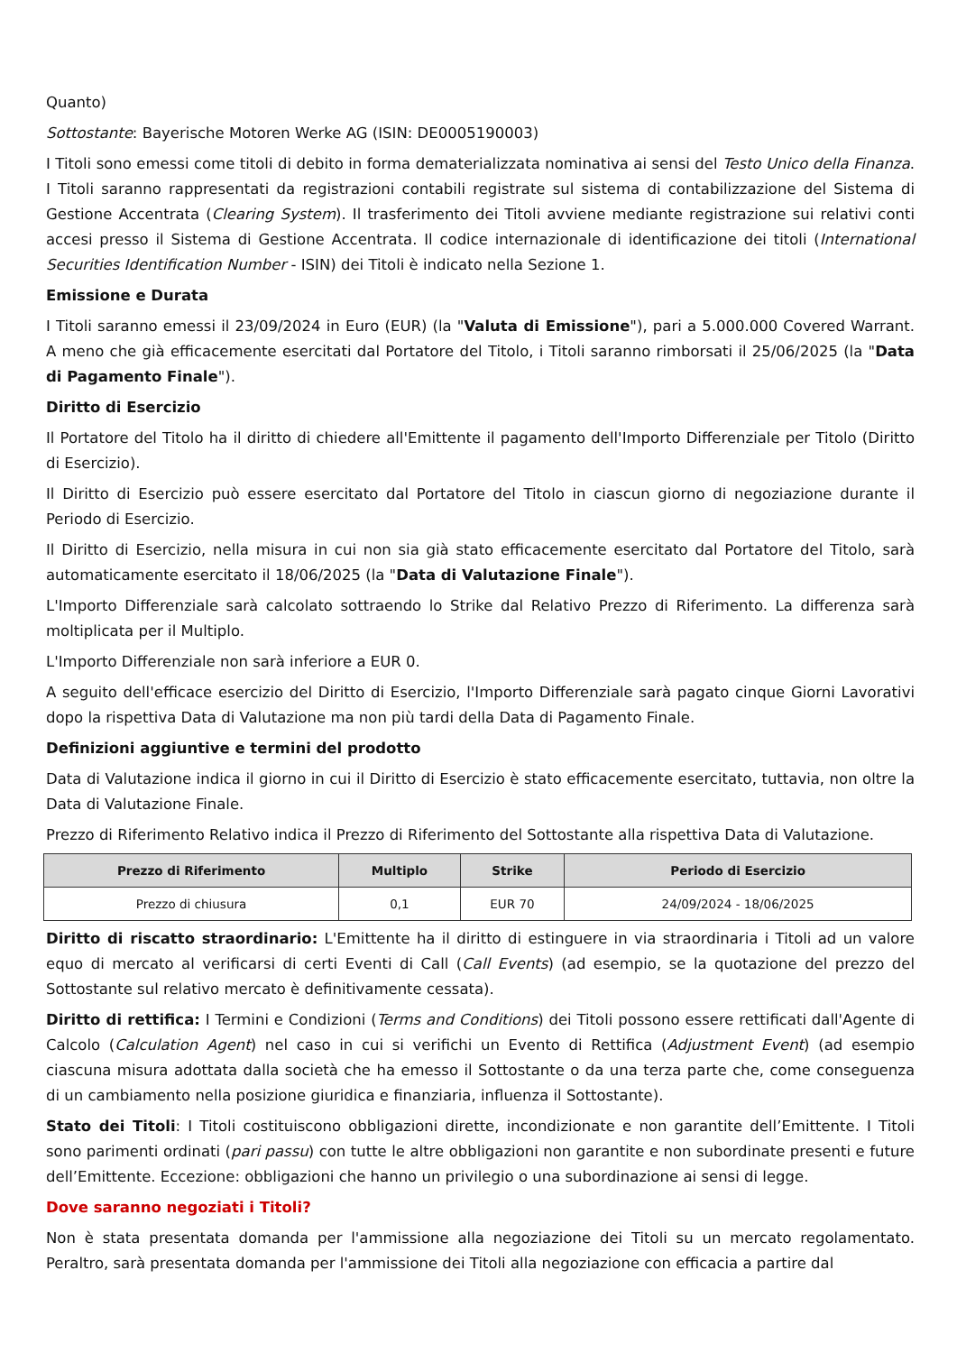Quanto)
Sottostante: Bayerische Motoren Werke AG (ISIN: DE0005190003)
I Titoli sono emessi come titoli di debito in forma dematerializzata nominativa ai sensi del Testo Unico della Finanza. I Titoli saranno rappresentati da registrazioni contabili registrate sul sistema di contabilizzazione del Sistema di Gestione Accentrata (Clearing System). Il trasferimento dei Titoli avviene mediante registrazione sui relativi conti accesi presso il Sistema di Gestione Accentrata. Il codice internazionale di identificazione dei titoli (International Securities Identification Number - ISIN) dei Titoli è indicato nella Sezione 1.
Emissione e Durata
I Titoli saranno emessi il 23/09/2024 in Euro (EUR) (la "Valuta di Emissione"), pari a 5.000.000 Covered Warrant. A meno che già efficacemente esercitati dal Portatore del Titolo, i Titoli saranno rimborsati il 25/06/2025 (la "Data di Pagamento Finale").
Diritto di Esercizio
Il Portatore del Titolo ha il diritto di chiedere all'Emittente il pagamento dell'Importo Differenziale per Titolo (Diritto di Esercizio).
Il Diritto di Esercizio può essere esercitato dal Portatore del Titolo in ciascun giorno di negoziazione durante il Periodo di Esercizio.
Il Diritto di Esercizio, nella misura in cui non sia già stato efficacemente esercitato dal Portatore del Titolo, sarà automaticamente esercitato il 18/06/2025 (la "Data di Valutazione Finale").
L'Importo Differenziale sarà calcolato sottraendo lo Strike dal Relativo Prezzo di Riferimento. La differenza sarà moltiplicata per il Multiplo.
L'Importo Differenziale non sarà inferiore a EUR 0.
A seguito dell'efficace esercizio del Diritto di Esercizio, l'Importo Differenziale sarà pagato cinque Giorni Lavorativi dopo la rispettiva Data di Valutazione ma non più tardi della Data di Pagamento Finale.
Definizioni aggiuntive e termini del prodotto
Data di Valutazione indica il giorno in cui il Diritto di Esercizio è stato efficacemente esercitato, tuttavia, non oltre la Data di Valutazione Finale.
Prezzo di Riferimento Relativo indica il Prezzo di Riferimento del Sottostante alla rispettiva Data di Valutazione.
| Prezzo di Riferimento | Multiplo | Strike | Periodo di Esercizio |
| --- | --- | --- | --- |
| Prezzo di chiusura | 0,1 | EUR 70 | 24/09/2024 - 18/06/2025 |
Diritto di riscatto straordinario: L'Emittente ha il diritto di estinguere in via straordinaria i Titoli ad un valore equo di mercato al verificarsi di certi Eventi di Call (Call Events) (ad esempio, se la quotazione del prezzo del Sottostante sul relativo mercato è definitivamente cessata).
Diritto di rettifica: I Termini e Condizioni (Terms and Conditions) dei Titoli possono essere rettificati dall'Agente di Calcolo (Calculation Agent) nel caso in cui si verifichi un Evento di Rettifica (Adjustment Event) (ad esempio ciascuna misura adottata dalla società che ha emesso il Sottostante o da una terza parte che, come conseguenza di un cambiamento nella posizione giuridica e finanziaria, influenza il Sottostante).
Stato dei Titoli: I Titoli costituiscono obbligazioni dirette, incondizionate e non garantite dell’Emittente. I Titoli sono parimenti ordinati (pari passu) con tutte le altre obbligazioni non garantite e non subordinate presenti e future dell’Emittente. Eccezione: obbligazioni che hanno un privilegio o una subordinazione ai sensi di legge.
Dove saranno negoziati i Titoli?
Non è stata presentata domanda per l'ammissione alla negoziazione dei Titoli su un mercato regolamentato. Peraltro, sarà presentata domanda per l'ammissione dei Titoli alla negoziazione con efficacia a partire dal